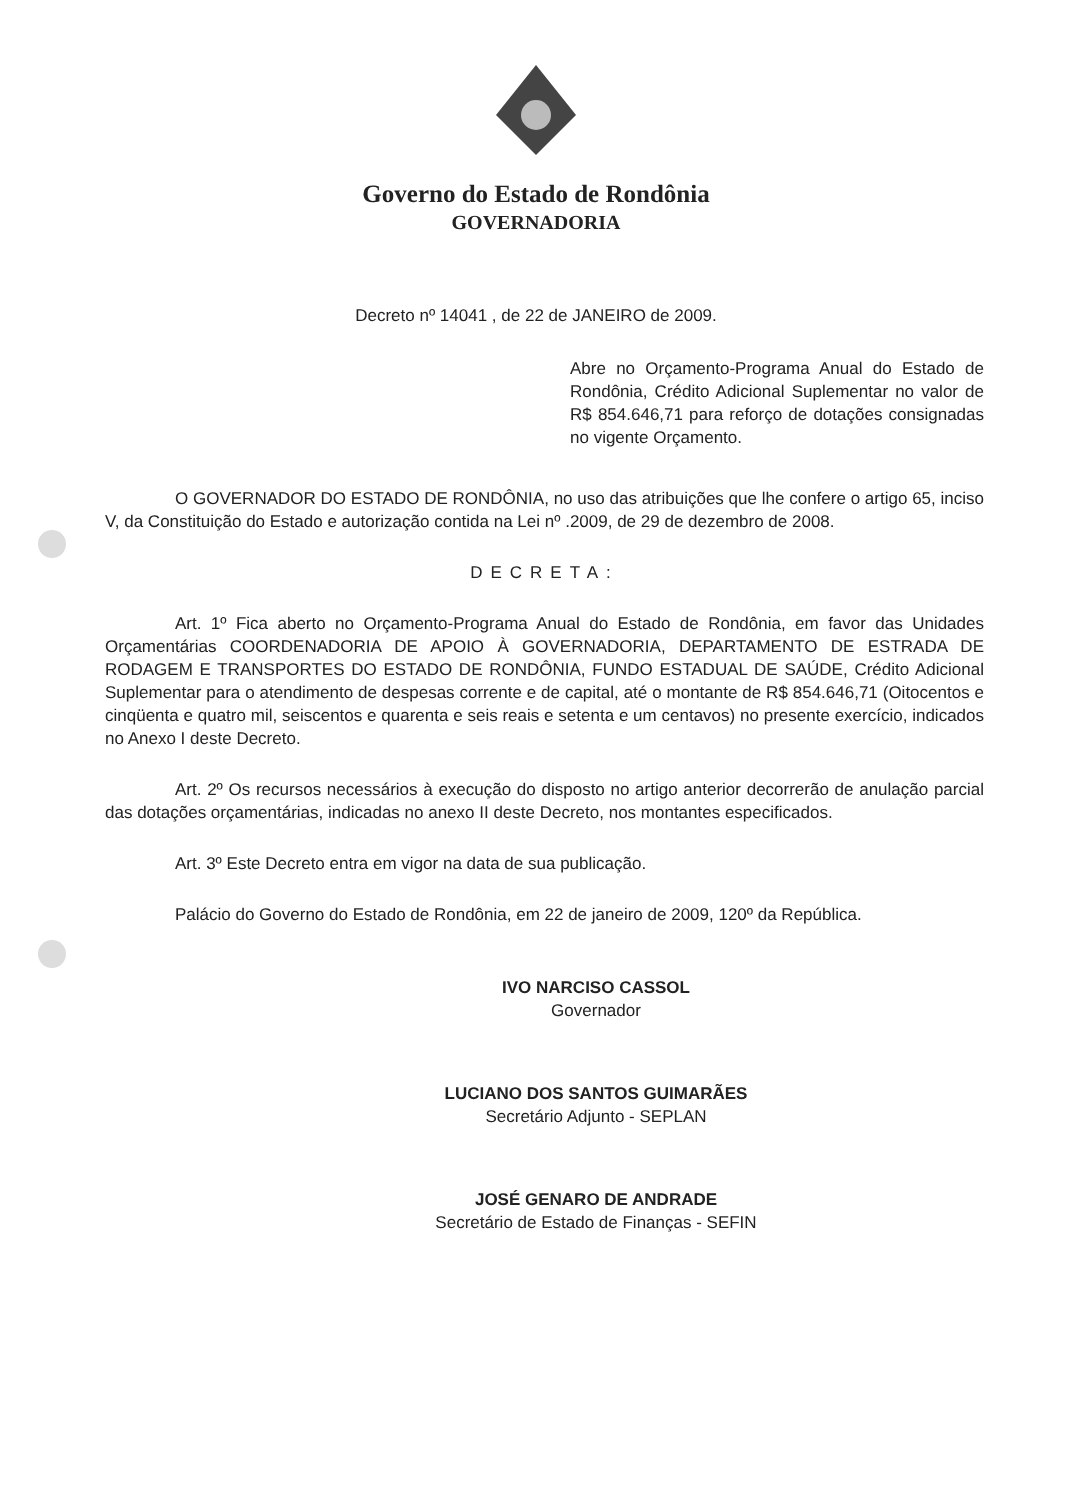Governo do Estado de Rondônia
GOVERNADORIA
Decreto nº 14041 , de 22 de JANEIRO de 2009.
Abre no Orçamento-Programa Anual do Estado de Rondônia, Crédito Adicional Suplementar no valor de R$ 854.646,71 para reforço de dotações consignadas no vigente Orçamento.
O GOVERNADOR DO ESTADO DE RONDÔNIA, no uso das atribuições que lhe confere o artigo 65, inciso V, da Constituição do Estado e autorização contida na Lei nº .2009, de 29 de dezembro de 2008.
DECRETA:
Art. 1º Fica aberto no Orçamento-Programa Anual do Estado de Rondônia, em favor das Unidades Orçamentárias COORDENADORIA DE APOIO À GOVERNADORIA, DEPARTAMENTO DE ESTRADA DE RODAGEM E TRANSPORTES DO ESTADO DE RONDÔNIA, FUNDO ESTADUAL DE SAÚDE, Crédito Adicional Suplementar para o atendimento de despesas corrente e de capital, até o montante de R$ 854.646,71 (Oitocentos e cinqüenta e quatro mil, seiscentos e quarenta e seis reais e setenta e um centavos) no presente exercício, indicados no Anexo I deste Decreto.
Art. 2º Os recursos necessários à execução do disposto no artigo anterior decorrerão de anulação parcial das dotações orçamentárias, indicadas no anexo II deste Decreto, nos montantes especificados.
Art. 3º Este Decreto entra em vigor na data de sua publicação.
Palácio do Governo do Estado de Rondônia, em 22 de janeiro de 2009, 120º da República.
IVO NARCISO CASSOL
Governador
LUCIANO DOS SANTOS GUIMARÃES
Secretário Adjunto - SEPLAN
JOSÉ GENARO DE ANDRADE
Secretário de Estado de Finanças - SEFIN